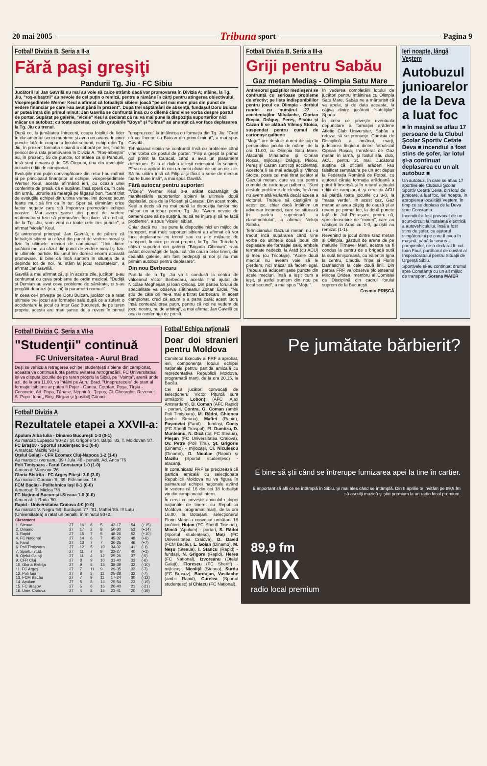20 mai 2005 Tribuna sport Pagina 9
Fotbal/ Divizia B, Seria a II-a
Fără paşi greşiţi
Pandurii Tg. Jiu - FC Sibiu
Jucătorii lui Jan Gavrilă nu mai au voie să calce strâmb dacă vor promovarea în Divizia A; mâine, la Tg. Jiu, "roş-albaştrii" au nevoie de cel puţin o remiză, pentru a rămâne în cărţi pentru atingerea obiectivului. Vicepreşedintele Werner Keul a afirmat că fotbaliştii sibieni joacă "pe cel mai mare plus din punct de vedere financiar pe care l-au avut până în prezent". După trei săptămâni de absenţă, fundaşul Doru Buican ar putea intra din primul minut; Jan Gavrilă se confruntă însă cu o dilemă când vine vorba despre postul de portar. Supărat pe galerie, "vicele" Keul a declarat că nu va mai pune la dispoziţia suporterilor nici măcar un autobuz; cu toate acestea, cei din grupările "Boys" şi "Ultras" au anunţat că vor face deplasarea la Tg. Jiu cu trenul.
După ce, la jumătatea întrecerii, ocupa fotoliul de lider în clasamentul seriei muntene şi avea un avans de cinci puncte faţă de ocupanta locului secund, echipa din Tg. Jiu, în prezent formaţia sibiană a coborât pe trei, fiind în pericol de a rata promovarea în Divizia A. "Roş-albaştrii" au, în prezent, 55 de puncte, tot atâtea ca şi Pandurii, însă sunt devansaţi de CS Otopeni, una din revelaţiile actualei ediţii de campionat.
Evoluţiile mai puţin convingătoare din retur l-au mâhnit şi pe principalul finanţator al echipei, vicepreşedintele Werner Keul, acesta afirmând ieri, cu ocazia unei conferinţe de presă, că e supărat, însă speră ca, în cele din urmă, lucrurile să meargă pe făgaşul bun. "Sunt trist de evoluţiile echipei din ultima vreme. Îmi doresc acum foarte mult să fim ca în tur. Sper să eliminăm orice factor negativ care stă împotriva promovării echipei noastre. Mai avem şanse din punct de vedere matematic şi fizic să promovăm. Îmi place să cred că, de la Tg. Jiu, vom veni cu toate cele trei puncte", a afirmat "vicele" Keul.
Şi antrenorul principal, Jan Gavrilă, e de părere că fotbaliştii sibieni au căzut din punct de vedere moral şi fizic în ultimele meciuri de campionat. "Unii dintre jucătorii mei au căzut din punct de vedere moral şi fizic în ultimele partide. Eu unul îmi doresc enorm această promovare. E bine că încă suntem în situaţia de a depinde tot de noi, nu stăm la jocul rezultatelor", a afirmat Jan Gavrilă.
Gavrilă a mai afirmat că, şi în aceste zile, jucătorii s-au confruntat cu ceva probleme de ordin medical. "Dudiţă şi Demian au avut ceva probleme de sănătate, ei s-au pregătit doar azi (n.a. joi) la parametri normali".
În ceea ce-l priveşte pe Doru Buican, jucător ce a ratat ultimele trei jocuri ale formaţiei sale după ce a suferit o accidentare la jocul cu Inter Gaz Bucureşti, de pe teren propriu, acesta are mari şanse de a reveni în primul "unsprezece" la întâlnirea cu formaţia din Tg. Jiu. "Cred că voi începe cu Buican din primul minut", a mai spus Gavrilă.
Tehnicianul sibian se confruntă însă cu probleme când vine vorba de postul de portar. "Filip a greşit la primul gol primit la Caracal, când a avut un plasament defectuos. Şi la al doilea a ieşit neinspirat. În schimb, Pîrvu n-a apărat în nici un meci oficial de un an de zile. Să nu uităm însă că Filip a şi făcut o serie de meciuri foarte bune însă", a mai spus Gavrilă.
Fără autocar pentru suporteri
"Vicele" Werner Keul s-a arătat dezamăgit de manifestările suporterilor sibieni la ultimele două deplasări, cele de la Ploieşti şi Caracal. Din acest motiv, Keul a decis să nu mai pună la dispoziţia fanilor nici măcar un autobuz pentru Tg. Jiu. "Avem nevoie de oameni care să ne susţină, nu să ne înjure şi să ne facă probleme", a spus "vicele" sibian.
Chiar dacă nu li se pune la dispoziţie nici un mijloc de transport, mai mulţi suporteri sibieni au afirmat că vor face deplasarea cu trenul sau cu alte mijloace de transport, fiecare pe cont propriu, la Tg. Jiu. Totodată, câţiva suporteri din galeria "Brigada Cibinium" s-au arătat dezamăgiţi de faptul că "din cauza celor tineri, din cealaltă galerie, am fost pedepsiţi şi noi şi nu mai primim autobuz pentru deplasare".
Din nou Berbecaru
Partida de la Tg. Jiu va fi condusă la centru de vâlceanul Victor Berbecaru, acesta fiind ajutat de Nicolae Megheşan şi Ioan Onicaş. Din partea forului de specialitate va observa slătineanul Zoltan Erdei. "Nu ştiu de câte ori ne-a mai arbitrat Berbecaru în acest campionat, cred că acum e a patra oară; acest lucru însă contează prea puţin, pentru că noi ne vedem de jocul nostru, nu de arbitraj", a mai afirmat Jan Gavrilă cu ocazia conferinţei de presă.
Fotbal/ Divizia B, Seria a III-a
Griji pentru Sabău
Gaz metan Mediaş - Olimpia Satu Mare
Antrenorul gaziştilor medieşeni se confruntă cu serioase probleme de efectiv; pe lista indisponibililor pentru jocul cu Olimpia - derbiul rundei cu numărul 27 - accidentaţilor Mihalache, Ciprian Roşca, Drăguş, Pereş, Pisoiu şi Cazan li se alătură Vilmoş Stoica, suspendat pentru cumul de cartonaşe galbene
"Moţul" are destule dureri de cap în perspectiva jocului de mâine, de la ora 11.00, cu Olimpia Satu Mare. Atacanţii Mihalache şi Ciprian Roşca, mijlocaşii Drăguş, Pisoiu, Pereş şi Cazan sunt toţi accidentaţi. Acestora li se mai adaugă şi Vilmoş Stoica, poate cel mai titrat jucător al Gazului metan, care va sta pentru cumulul de cartonaşe galbene. "Sunt destule probleme de efectiv, însă noi nu avem altă variantă decât aceea a victoriei. Trebuie să câştigăm şi acest joc, chiar dacă întâlnim un adversar incomod, care se situează în partea superioară a clasamentului", a afirmat Neluţu Sabău.
Tehnicianului Gazului metan nu i-a trecut încă supărarea când vine vorba de ultimele două jocuri din deplasare ale formaţiei sale, ambele terminate nedecis, la Arad (cu ACU) şi Ineu (cu Tricotaje). "Acele două meciuri nu aveam voie să le pierdem, nici măcar să facem egal. Trebuia să aducem şase puncte din acele meciuri, însă a ieşit cum a ieşit, şi astfel suntem din nou pe locul secund", a mai spus "Moţul".
În vederea completării lotului de jucători pentru întâlnirea cu Olimpia Satu Mare, Sabău ne a mărturisit că va apela, şi de data aceasta, la câţiva dintre jucătorii "sateliţilor" Sparta.
În ceea ce priveşte eventuala depunctare a formaţiei arădene Atletic Club Universitar, Sabău a refuzat să se pronunţe. Comisia de Disciplină a amânat, marţi, judecarea litigiului dintre fotbalistul Ciprian Roşca, transferat de Gaz metan în iarnă, şi fostul său club, ACU, pentru 31 mai. Jucătorul susţine că oficialii arădeni i-au falsificat semnătura pe un act depus la Federaţia Română de Fotbal, cu ajutorul căruia formaţia arădeană a putut fi înscrisă şi în returul actualei ediţii de campionat, şi cere ca ACU să piardă toate jocurile cu 3-0, la "masa verde". În acest caz, Gaz metan ar avea câştig de cauză şi ar reveni pe primul loc, la două puncte faţă de Jiul Petroşani, pentru că, spre deosebire de "mineri", care au câştigat la Arad cu 1-0, gaziştii au remizat (1-1).
Revenind la jocul dintre Gaz metan şi Olimpia, găzduit de arena de pe malurile Tîrnavei Mari, acesta va fi condus la centru de o brigadă sută la sută timişoreană, cu Valentin Igna la centru, Claudiu Tripa şi Florin Damaschin la cele două linii. Din partea FRF va observa ploieşteanul Mircea Dridea, membru al Comisiei de Disciplină din cadrul forului suprem de la Bucureşti.
Cosmin PRIŞCĂ
Ieri noapte, lângă Veştem
Autobuzul junioarelor de la Deva a luat foc
■ în maşină se aflau 17 persoane de la Clubul Şcolar Sportiv Cetate Deva ■ incendiul a fost stins de şofer, iar lotul şi-a continuat deplasarea cu un alt autobuz ■
Un autobuz, în care se aflau 17 sportive ale Clubului Şcolar Sportiv Cetate Deva, din lotul de junioare, a luat foc, ieri noapte, în apropierea localităţii Veştem, în timp ce se deplasa de la Deva spre Constanţa.
Incendiul a fost provocat de un scurt-circuit la instalaţia electrică a autovehiculului, însă a fost stins de şofer, cu ajutorul stingătorului pe care îl avea în maşină, până la sosirea pompierilor, ne-a declarat lt. col. Ioan Faur, purtătorul de cuvânt al Inspectoratului pentru Situaţii de Urgenţă Sibiu.
Sportivele şi-au continuat drumul spre Constanţa cu un alt mijloc de transport. Sorana MAIER
Fotbal/ Divizia C, Seria a VII-a
"Studenţii" continuă
FC Universitatea - Aurul Brad
Deşi se vehicula retragerea echipei studenţeşti sibiene din campionat, aceasta va continua lupta pentru evitarea retrogradării. FC Universitatea îşi va disputa jocurile de pe teren propriu la Sibiu, pe "Voinţa", arenă unde azi, de la ora 11.00, va întâlni pe Aurul Brad. "Unsprezecele" de start al formaţiei sibiene ar putea fi Pojar - Ganea, Coţofan, Poşa, Tîrşia - Coconete, Ad. Popa, Tănase, Neghirlă - Ţepuş, Cl. Gheorghe. Rezerve: S. Popa, Ionuţ, Biriş, Bîrgan şi (posibil) Gănuci.
Fotbal/ Divizia A
Rezultatele etapei a XXVII-a:
Apulum Alba Iulia - Dinamo Bucureşti 1-3 (0-1)
Au marcat: Lupaşcu '90+2 / Şt. Grigorie '34, Bălţoi '83, T. Moldovan '87.
FC Braşov - Sportul studenţesc 0-1 (0-0)
A marcat: Mazilu '90+3
Oţelul Galaţi - CFR Ecomax Cluj-Napoca 1-2 (1-0)
Au marcat: Izvoreanu '39 / Jula '46 - penalti, Ad. Anca '76
Poli Timişoara - Farul Constanţa 1-0 (1-0)
A marcat: Mansour '26
Gloria Bistriţa - FC Argeş Piteşti 3-0 (3-0)
Au marcat: Coroian '8, '39, Frăsinescu '16
FCM Bacău - Politehnica Iaşi 0-1 (0-0)
A marcat: R. Miclea '78
FC Naţional Bucureşti-Steaua 1-0 (0-0)
A marcat: I. Rada '50
Rapid - Universitatea Craiova 4-0 (0-0)
Au marcat: V. Negru '59, Burdujan '77, '81, Maftei '85. !!! Luţu (Universitatea) a ratat un penalti, în minutul 90+2.
| Clasament | | | | | | | |
| --- | --- | --- | --- | --- | --- | --- | --- |
| 1. Steaua | 27 | 16 | 6 | 5 | 42-17 | 54 | (+15) |
| 2. Dinamo | 27 | 17 | 2 | 8 | 50-30 | 53 | (+14) |
| 3. Rapid | 27 | 15 | 7 | 5 | 48-26 | 52 | (+10) |
| 4. FC Naţional | 27 | 14 | 6 | 7 | 45-32 | 48 | (+6) |
| 5. Farul | 27 | 13 | 7 | 7 | 36-25 | 46 | (+7) |
| 6. Poli Timişoara | 27 | 12 | 5 | 10 | 34-32 | 41 | (-1) |
| 7. Sportul stud. | 27 | 11 | 7 | 9 | 32-27 | 40 | (+1) |
| 8. Oţelul Galaţi | 27 | 11 | 4 | 12 | 25-26 | 37 | (-5) |
| 9. CFR Cluj | 27 | 8 | 9 | 10 | 31-40 | 33 | (-6) |
| 10. Gloria Bistriţa | 27 | 9 | 5 | 13 | 38-39 | 32 | (-10) |
| 11. FC Argeş | 27 | 7 | 11 | 9 | 29-35 | 32 | (-7) |
| 12. Poli Iaşi | 27 | 8 | 8 | 11 | 25-38 | 32 | (-7) |
| 13. FCM Bacău | 27 | 7 | 9 | 11 | 17-24 | 30 | (-12) |
| 14. Apulum | 27 | 5 | 8 | 14 | 25-54 | 23 | (-19) |
| 15. FC Braşov | 27 | 5 | 6 | 16 | 26-40 | 21 | (-21) |
| 16. Univ. Craiova | 27 | 4 | 8 | 15 | 23-41 | 20 | (-19) |
Fotbal/ Echipa naţională
Doar doi stranieri pentru Moldova
Comitetul Executiv al FRF a aprobat, ieri, componenţa lotului echipei naţionale pentru partida amicală cu reprezentativa Republicii Moldova, programată marţi, de la ora 20.15, la Bacău.
Cei 18 jucători convocaţi de selecţionerul Victor Piţurcă sunt următorii: Lobonţ (AFC Ajax Amsterdam), D. Coman (AFC Rapid) - portari, Contra, G. Coman (ambii Poli Timişoara), M. Rădoi, Ghionea (ambii Steaua), Maftei (Rapid), Paşcovici (Farul) - fundaşi, Cociş (FC Sheriff Tiraspol), Fl. Dumitru, D. Munteanu, N. Dică (toţi FC Steaua), Pleşan (FC Universitatea Craiova), Ov. Petre (Poli Tim.), Şt. Grigorie (Dinamo) - mijlocaşi, Cl. Niculescu (Dinamo), D. Niculae (Rapid) şi Mazilu (Sportul studenţesc) - atacanţi.
În comunicatul FRF se precizează că partida amicală cu selecţionata Republicii Moldova nu va figura în palmaresul echipei naţionale având în vedere că 16 din cei 18 fotbalişti vin din campionatul intern.
În ceea ce priveşte amicalul echipei naţionale de tineret cu Republica Moldova, programat marţi, de la ora 16.00, la Botoşani, selecţionerul Florin Marin a convocat următorii 18 jucători: Huţan (FC Sheriff Tiraspol), Mincă (Apulum) - portari, S. Rădoi (Sportul studenţesc), Moţi (FC Universitatea Craiova), D. David (FCM Bacău), L. Goian (Dinamo), M. Neşu (Steaua), I. Stancu (Rapid) - fundaşi, N. Grigore (Rapid), Herea (FC Naţional), Izvoreanu (Oţelul Galaţi), Florescu (FC Sheriff) - mijlocaşi, Nicoliţă (Steaua), Surdu (FC Braşov), Burdujan, Vasilache (ambii Rapid), Curelea (Sportul studenţesc) şi Chiacu (FC Naţional).
Pe jumătate bărbierit?
E bine să ştii când se întrerupe furnizarea apei la tine în cartier.
E important să afli ce se întâmplă în Sibiu. Şi mai ales când se întâmplă. Din 8 aprilie te invităm pe 89,9 fm să asculţi muzică şi ştiri premium la un radio local premium.
89,9 fm
MIX
radio local premium